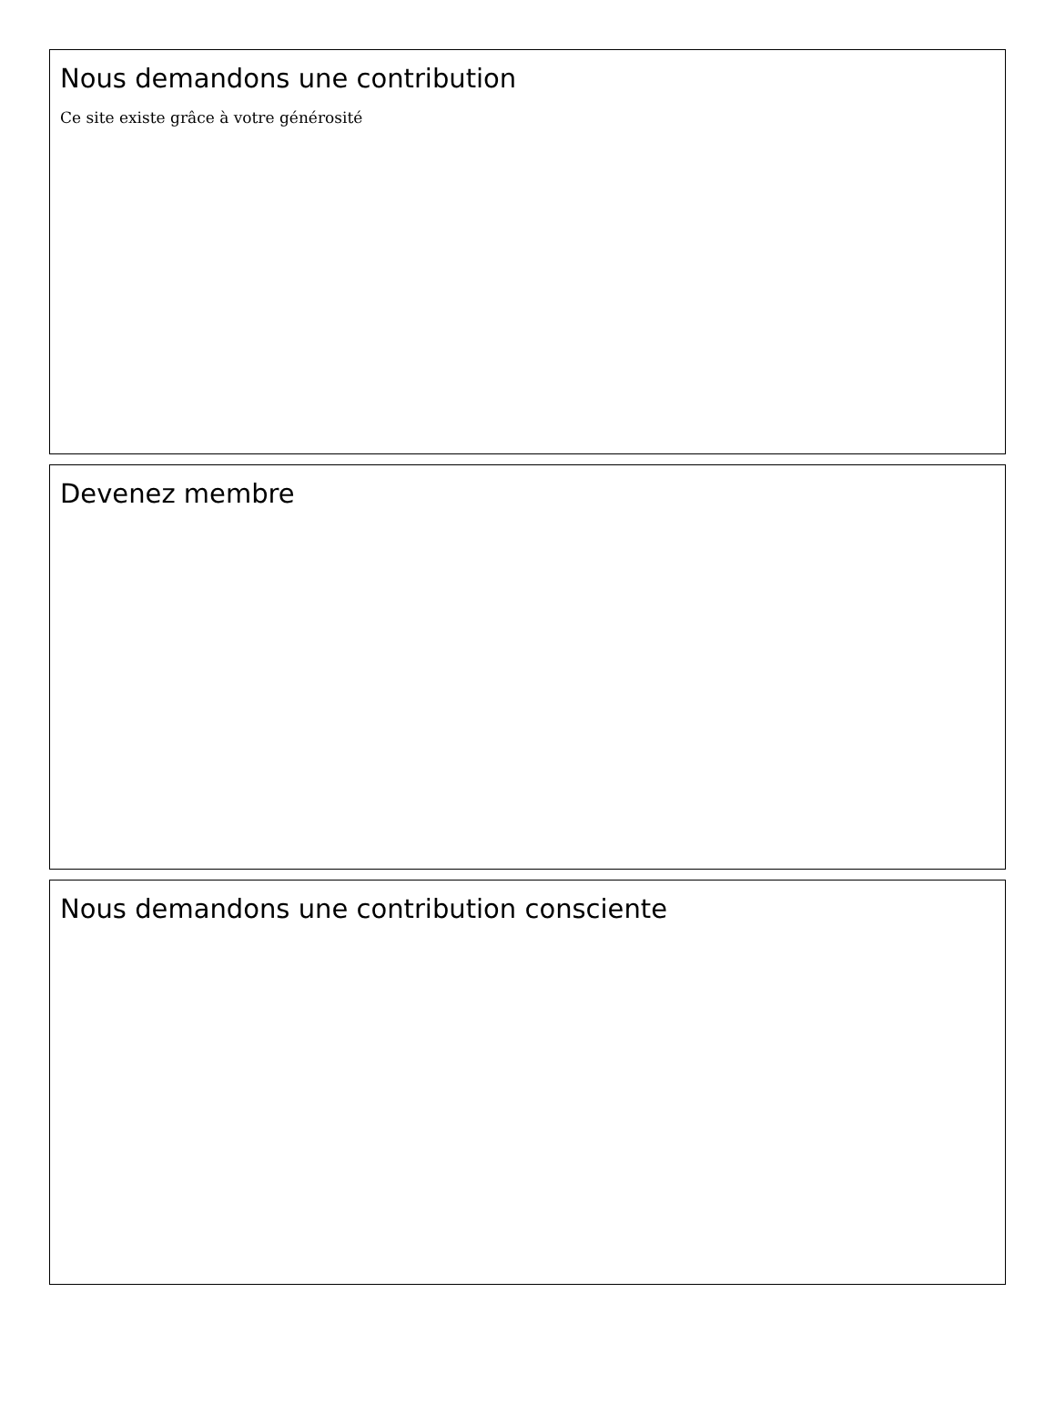Nous demandons une contribution
Ce site existe grâce à votre générosité
Devenez membre
Nous demandons une contribution consciente